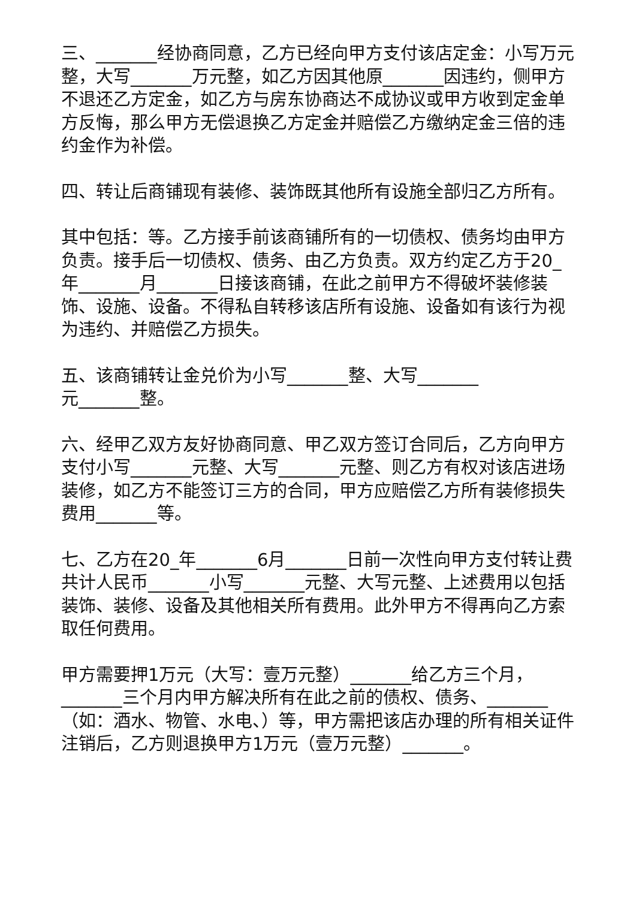三、_______经协商同意，乙方已经向甲方支付该店定金：小写万元整，大写_______万元整，如乙方因其他原_______因违约，侧甲方不退还乙方定金，如乙方与房东协商达不成协议或甲方收到定金单方反悔，那么甲方无偿退换乙方定金并赔偿乙方缴纳定金三倍的违约金作为补偿。
四、转让后商铺现有装修、装饰既其他所有设施全部归乙方所有。
其中包括：等。乙方接手前该商铺所有的一切债权、债务均由甲方负责。接手后一切债权、债务、由乙方负责。双方约定乙方于20_年_______月_______日接该商铺，在此之前甲方不得破坏装修装饰、设施、设备。不得私自转移该店所有设施、设备如有该行为视为违约、并赔偿乙方损失。
五、该商铺转让金兑价为小写_______整、大写_______
元_______整。
六、经甲乙双方友好协商同意、甲乙双方签订合同后，乙方向甲方支付小写_______元整、大写_______元整、则乙方有权对该店进场装修，如乙方不能签订三方的合同，甲方应赔偿乙方所有装修损失费用_______等。
七、乙方在20_年_______6月_______日前一次性向甲方支付转让费共计人民币_______小写_______元整、大写元整、上述费用以包括装饰、装修、设备及其他相关所有费用。此外甲方不得再向乙方索取任何费用。
甲方需要押1万元（大写：壹万元整）_______给乙方三个月，_______三个月内甲方解决所有在此之前的债权、债务、_______（如：酒水、物管、水电、）等，甲方需把该店办理的所有相关证件注销后，乙方则退换甲方1万元（壹万元整）_______。